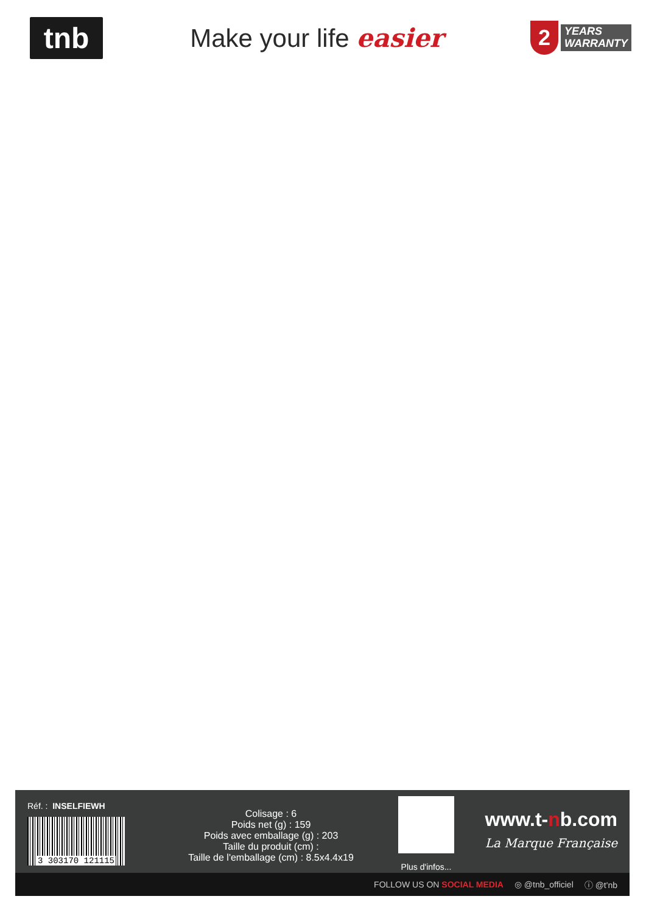tnb
Make your life easier
2
YEARS
WARRANTY
Réf. : INSELFIEWH
3 303170 121115
Colisage : 6
Poids net (g) : 159
Poids avec emballage (g) : 203
Taille du produit (cm) :
Taille de l'emballage (cm) : 8.5x4.4x19
Plus d'infos...
www.t-nb.com
La Marque Française
FOLLOW US ON SOCIAL MEDIA ◎ @tnb_officiel ⓘ @t'nb